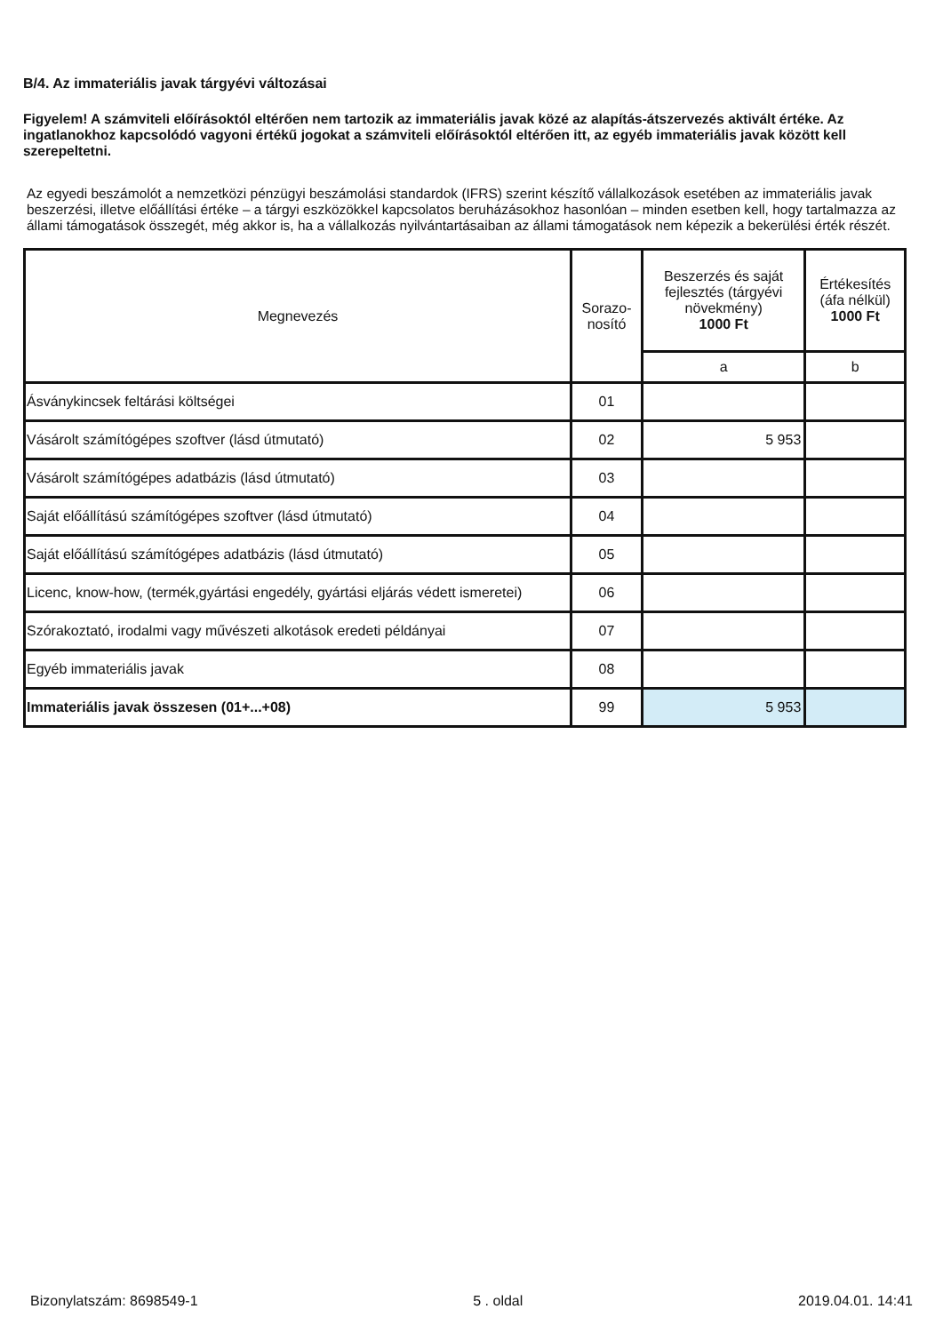B/4. Az immateriális javak tárgyévi változásai
Figyelem! A számviteli előírásoktól eltérően nem tartozik az immateriális javak közé az alapítás-átszervezés aktivált értéke. Az ingatlanokhoz kapcsolódó vagyoni értékű jogokat a számviteli előírásoktól eltérően itt, az egyéb immateriális javak között kell szerepeltetni.
Az egyedi beszámolót a nemzetközi pénzügyi beszámolási standardok (IFRS) szerint készítő vállalkozások esetében az immateriális javak beszerzési, illetve előállítási értéke – a tárgyi eszközökkel kapcsolatos beruházásokhoz hasonlóan – minden esetben kell, hogy tartalmazza az állami támogatások összegét, még akkor is, ha a vállalkozás nyilvántartásaiban az állami támogatások nem képezik a bekerülési érték részét.
| Megnevezés | Sorazo- nosító | Beszerzés és saját fejlesztés (tárgyévi növekmény) 1000 Ft | Értékesítés (áfa nélkül) 1000 Ft |
| --- | --- | --- | --- |
| | | a | b |
| Ásványkincsek feltárási költségei | 01 | | |
| Vásárolt számítógépes szoftver (lásd útmutató) | 02 | 5 953 | |
| Vásárolt számítógépes adatbázis (lásd útmutató) | 03 | | |
| Saját előállítású számítógépes szoftver (lásd útmutató) | 04 | | |
| Saját előállítású számítógépes adatbázis (lásd útmutató) | 05 | | |
| Licenc, know-how, (termék,gyártási engedély, gyártási eljárás védett ismeretei) | 06 | | |
| Szórakoztató, irodalmi vagy művészeti alkotások eredeti példányai | 07 | | |
| Egyéb immateriális javak | 08 | | |
| Immateriális javak összesen (01+...+08) | 99 | 5 953 | |
Bizonylatszám: 8698549-1 5 . oldal 2019.04.01. 14:41